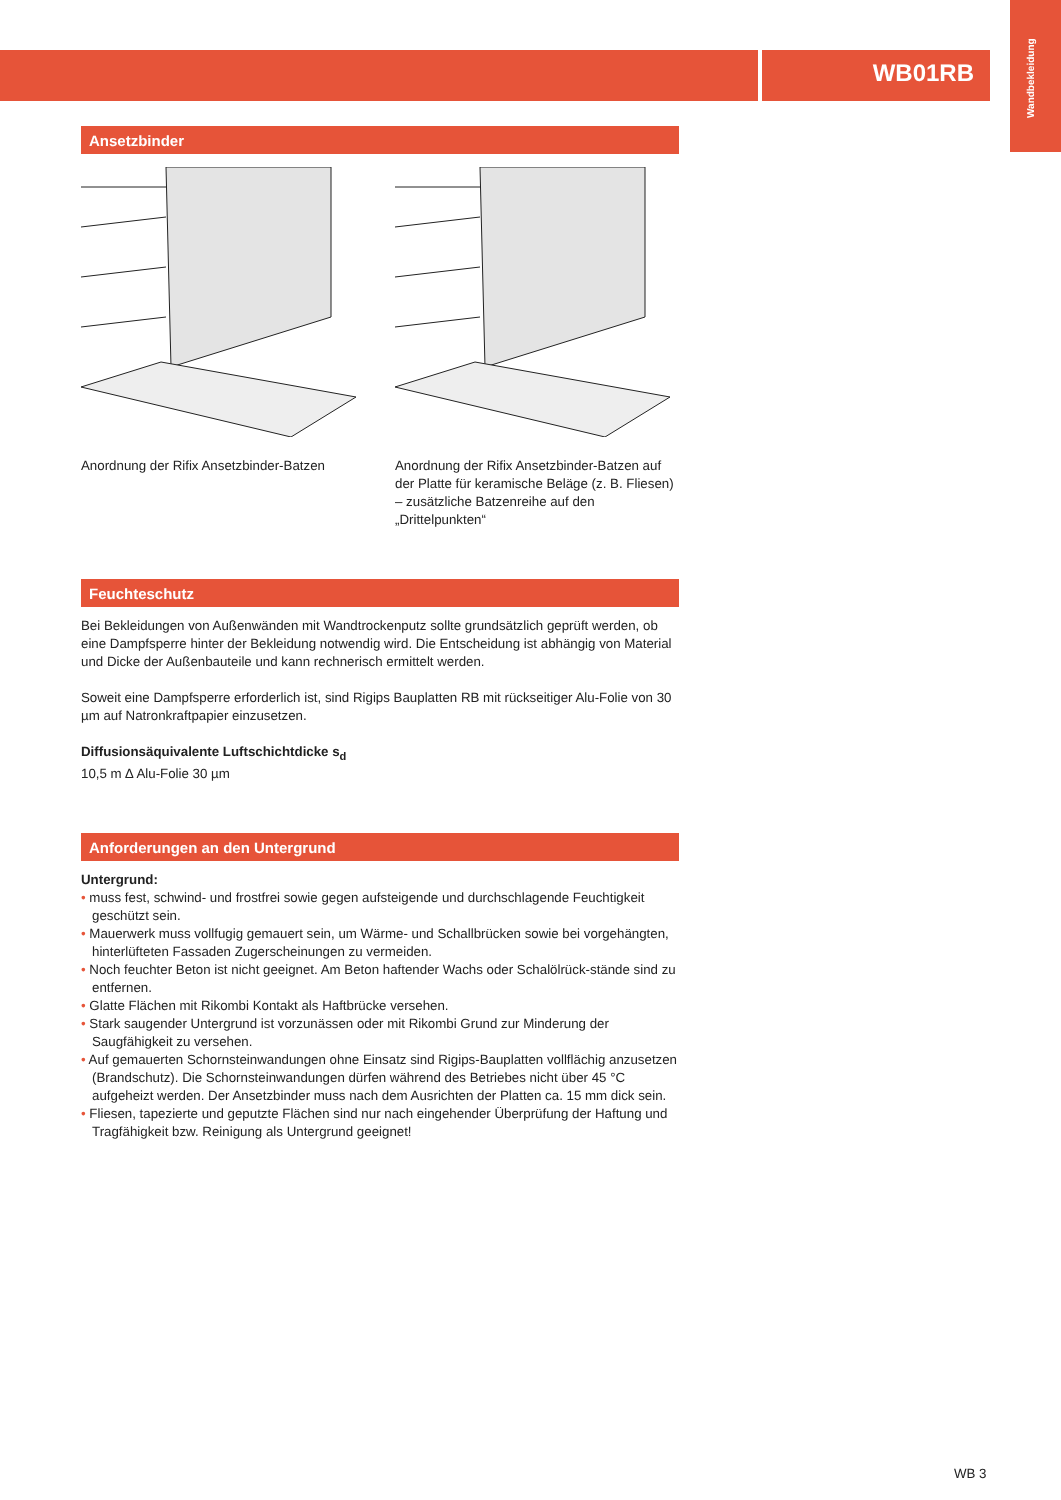WB01RB
Wandbekleidung
Ansetzbinder
Anordnung der Rifix Ansetzbinder-Batzen
Anordnung der Rifix Ansetzbinder-Batzen auf der Platte für keramische Beläge (z. B. Fliesen) – zusätzliche Batzenreihe auf den „Drittelpunkten“
Feuchteschutz
Bei Bekleidungen von Außenwänden mit Wandtrockenputz sollte grundsätzlich geprüft werden, ob eine Dampfsperre hinter der Bekleidung notwendig wird. Die Entscheidung ist abhängig von Material und Dicke der Außenbauteile und kann rechnerisch ermittelt werden.
Soweit eine Dampfsperre erforderlich ist, sind Rigips Bauplatten RB mit rückseitiger Alu-Folie von 30 µm auf Natronkraftpapier einzusetzen.
Diffusionsäquivalente Luftschichtdicke s<sub>d</sub>
10,5 m ∆ Alu-Folie 30 µm
Anforderungen an den Untergrund
Untergrund:
• muss fest, schwind- und frostfrei sowie gegen aufsteigende und durchschlagende Feuchtigkeit geschützt sein.
• Mauerwerk muss vollfugig gemauert sein, um Wärme- und Schallbrücken sowie bei vorgehängten, hinterlüfteten Fassaden Zugerscheinungen zu vermeiden.
• Noch feuchter Beton ist nicht geeignet. Am Beton haftender Wachs oder Schalölrück-stände sind zu entfernen.
• Glatte Flächen mit Rikombi Kontakt als Haftbrücke versehen.
• Stark saugender Untergrund ist vorzunässen oder mit Rikombi Grund zur Minderung der Saugfähigkeit zu versehen.
• Auf gemauerten Schornsteinwandungen ohne Einsatz sind Rigips-Bauplatten vollflächig anzusetzen (Brandschutz). Die Schornsteinwandungen dürfen während des Betriebes nicht über 45 °C aufgeheizt werden. Der Ansetzbinder muss nach dem Ausrichten der Platten ca. 15 mm dick sein.
• Fliesen, tapezierte und geputzte Flächen sind nur nach eingehender Überprüfung der Haftung und Tragfähigkeit bzw. Reinigung als Untergrund geeignet!
WB 3